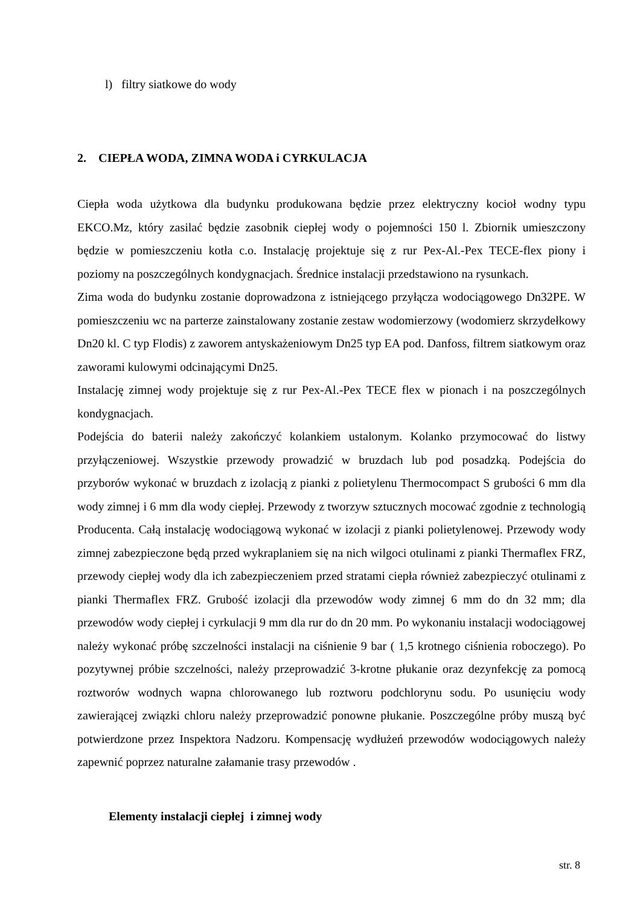l) filtry siatkowe do wody
2. CIEPŁA WODA, ZIMNA WODA i CYRKULACJA
Ciepła woda użytkowa dla budynku produkowana będzie przez elektryczny kocioł wodny typu EKCO.Mz, który zasilać będzie zasobnik ciepłej wody o pojemności 150 l. Zbiornik umieszczony będzie w pomieszczeniu kotła c.o. Instalację projektuje się z rur Pex-Al.-Pex TECE-flex piony i poziomy na poszczególnych kondygnacjach. Średnice instalacji przedstawiono na rysunkach.
Zima woda do budynku zostanie doprowadzona z istniejącego przyłącza wodociągowego Dn32PE. W pomieszczeniu wc na parterze zainstalowany zostanie zestaw wodomierzowy (wodomierz skrzydełkowy Dn20 kl. C typ Flodis) z zaworem antyskażeniowym Dn25 typ EA pod. Danfoss, filtrem siatkowym oraz zaworami kulowymi odcinającymi Dn25.
Instalację zimnej wody projektuje się z rur Pex-Al.-Pex TECE flex w pionach i na poszczególnych kondygnacjach.
Podejścia do baterii należy zakończyć kolankiem ustalonym. Kolanko przymocować do listwy przyłączeniowej. Wszystkie przewody prowadzić w bruzdach lub pod posadzką. Podejścia do przyborów wykonać w bruzdach z izolacją z pianki z polietylenu Thermocompact S grubości 6 mm dla wody zimnej i 6 mm dla wody ciepłej. Przewody z tworzyw sztucznych mocować zgodnie z technologią Producenta. Całą instalację wodociągową wykonać w izolacji z pianki polietylenowej. Przewody wody zimnej zabezpieczone będą przed wykraplaniem się na nich wilgoci otulinami z pianki Thermaflex FRZ, przewody ciepłej wody dla ich zabezpieczeniem przed stratami ciepła również zabezpieczyć otulinami z pianki Thermaflex FRZ. Grubość izolacji dla przewodów wody zimnej 6 mm do dn 32 mm; dla przewodów wody ciepłej i cyrkulacji 9 mm dla rur do dn 20 mm. Po wykonaniu instalacji wodociągowej należy wykonać próbę szczelności instalacji na ciśnienie 9 bar ( 1,5 krotnego ciśnienia roboczego). Po pozytywnej próbie szczelności, należy przeprowadzić 3-krotne płukanie oraz dezynfekcję za pomocą roztworów wodnych wapna chlorowanego lub roztworu podchlorynu sodu. Po usunięciu wody zawierającej związki chloru należy przeprowadzić ponowne płukanie. Poszczególne próby muszą być potwierdzone przez Inspektora Nadzoru. Kompensację wydłużeń przewodów wodociągowych należy zapewnić poprzez naturalne załamanie trasy przewodów .
Elementy instalacji ciepłej i zimnej wody
str. 8